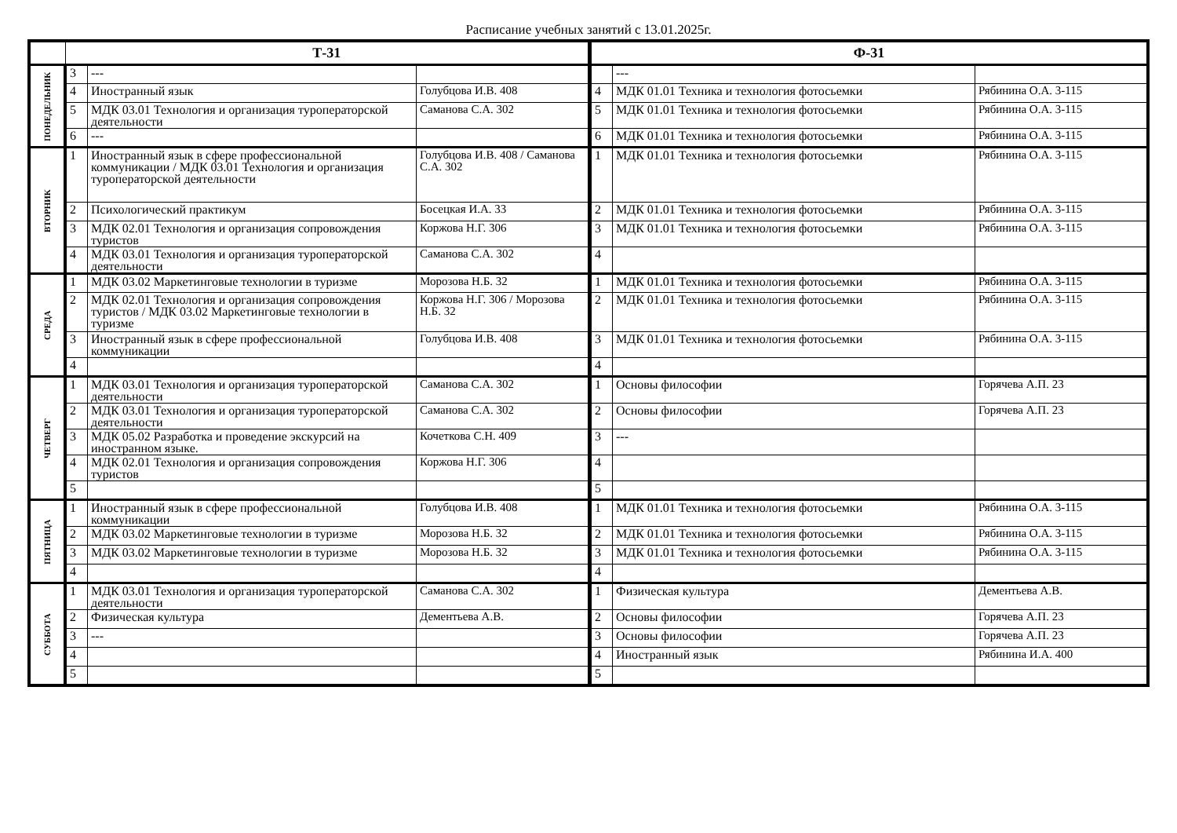Расписание учебных занятий с 13.01.2025г.
| | Т-31 | | | Ф-31 | | |
| --- | --- | --- | --- | --- | --- | --- |
| ПОНЕДЕЛЬНИК | 3 | --- | | | --- | |
| | 4 | Иностранный язык | Голубцова И.В. 408 | 4 | МДК 01.01 Техника и технология фотосьемки | Рябинина О.А. 3-115 |
| | 5 | МДК 03.01 Технология и организация туроператорской деятельности | Саманова С.А. 302 | 5 | МДК 01.01 Техника и технология фотосьемки | Рябинина О.А. 3-115 |
| | 6 | --- | | 6 | МДК 01.01 Техника и технология фотосьемки | Рябинина О.А. 3-115 |
| ВТОРНИК | 1 | Иностранный язык в сфере профессиональной коммуникации / МДК 03.01 Технология и организация туроператорской деятельности | Голубцова И.В. 408 / Саманова С.А. 302 | 1 | МДК 01.01 Техника и технология фотосьемки | Рябинина О.А. 3-115 |
| | 2 | Психологический практикум | Босецкая И.А. 33 | 2 | МДК 01.01 Техника и технология фотосьемки | Рябинина О.А. 3-115 |
| | 3 | МДК 02.01 Технология и организация сопровождения туристов | Коржова Н.Г. 306 | 3 | МДК 01.01 Техника и технология фотосьемки | Рябинина О.А. 3-115 |
| | 4 | МДК 03.01 Технология и организация туроператорской деятельности | Саманова С.А. 302 | 4 | | |
| СРЕДА | 1 | МДК 03.02 Маркетинговые технологии в туризме | Морозова Н.Б. 32 | 1 | МДК 01.01 Техника и технология фотосьемки | Рябинина О.А. 3-115 |
| | 2 | МДК 02.01 Технология и организация сопровождения туристов / МДК 03.02 Маркетинговые технологии в туризме | Коржова Н.Г. 306 / Морозова Н.Б. 32 | 2 | МДК 01.01 Техника и технология фотосьемки | Рябинина О.А. 3-115 |
| | 3 | Иностранный язык в сфере профессиональной коммуникации | Голубцова И.В. 408 | 3 | МДК 01.01 Техника и технология фотосьемки | Рябинина О.А. 3-115 |
| | 4 | | | 4 | | |
| ЧЕТВЕРГ | 1 | МДК 03.01 Технология и организация туроператорской деятельности | Саманова С.А. 302 | 1 | Основы философии | Горячева А.П. 23 |
| | 2 | МДК 03.01 Технология и организация туроператорской деятельности | Саманова С.А. 302 | 2 | Основы философии | Горячева А.П. 23 |
| | 3 | МДК 05.02 Разработка и проведение экскурсий на иностранном языке. | Кочеткова С.Н. 409 | 3 | --- | |
| | 4 | МДК 02.01 Технология и организация сопровождения туристов | Коржова Н.Г. 306 | 4 | | |
| | 5 | | | 5 | | |
| ПЯТНИЦА | 1 | Иностранный язык в сфере профессиональной коммуникации | Голубцова И.В. 408 | 1 | МДК 01.01 Техника и технология фотосьемки | Рябинина О.А. 3-115 |
| | 2 | МДК 03.02 Маркетинговые технологии в туризме | Морозова Н.Б. 32 | 2 | МДК 01.01 Техника и технология фотосьемки | Рябинина О.А. 3-115 |
| | 3 | МДК 03.02 Маркетинговые технологии в туризме | Морозова Н.Б. 32 | 3 | МДК 01.01 Техника и технология фотосьемки | Рябинина О.А. 3-115 |
| | 4 | | | 4 | | |
| СУББОТА | 1 | МДК 03.01 Технология и организация туроператорской деятельности | Саманова С.А. 302 | 1 | Физическая культура | Дементьева А.В. |
| | 2 | Физическая культура | Дементьева А.В. | 2 | Основы философии | Горячева А.П. 23 |
| | 3 | --- | | 3 | Основы философии | Горячева А.П. 23 |
| | 4 | | | 4 | Иностранный язык | Рябинина И.А. 400 |
| | 5 | | | 5 | | |